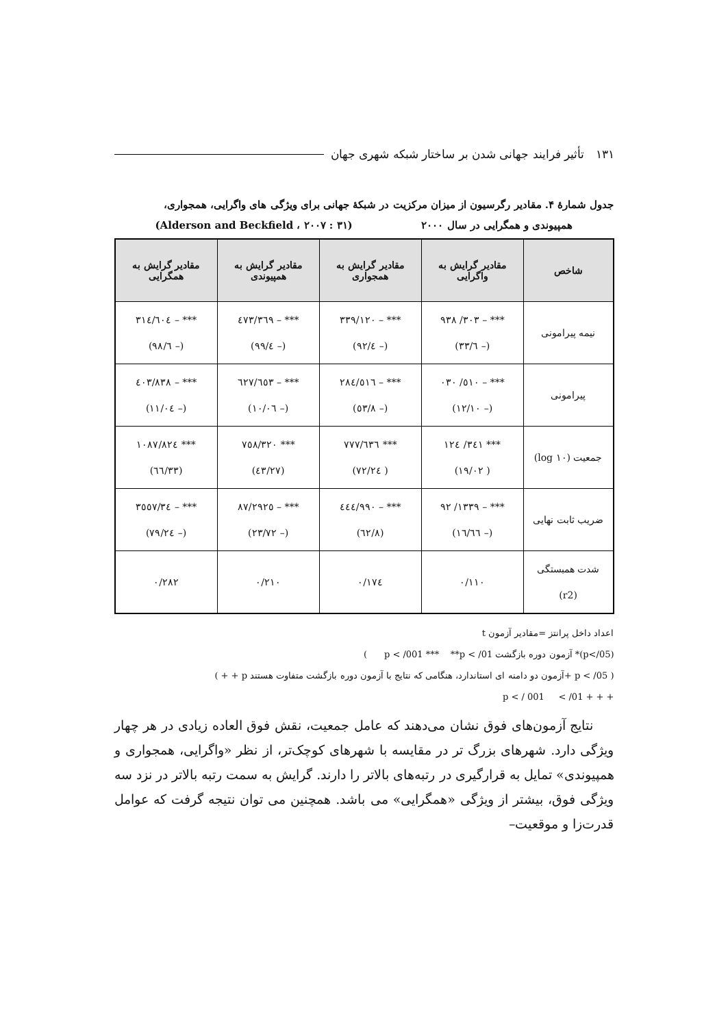۱۳۱ تأثیر فرایند جهانی شدن بر ساختار شبکه شهری جهان
جدول شمارهٔ ۴. مقادیر رگرسیون از میزان مرکزیت در شبکهٔ جهانی برای ویژگی های واگرایی، همجواری،
همپیوندی و همگرایی در سال ۲۰۰۰ (Alderson and Beckfield ، ۲۰۰۷ : ۳۱)
| شاخص | مقادیر گرایش به واگرایی | مقادیر گرایش به همجواری | مقادیر گرایش به همپیوندی | مقادیر گرایش به همگرایی |
| --- | --- | --- | --- | --- |
| نیمه پیرامونی | *** – ۳۰۳/ ۹۳۸ (– ٦/۳۳) | *** – ۳۳۹/۱۲۰ (– ٤/۹۲) | *** – ۳٦۹/٤۷۳ (– ٤/۹۹) | *** – ٦۰٤/۳۱٤ (– ٦/۹۸) |
| پیرامونی | *** – ٥۱۰/ ۰۳۰ (– ۱۲/۱۰) | *** – ٥۱٦/۲۸٤ (– ۸/٥۳) | *** – ٦٥۳/٦۲۷ (– ۱۰/۰٦) | *** – ۸۳۸/٤۰۳ (– ۱۱/۰٤) |
| جمعیت (log ۱۰) | *** ۳٤۱/ ۱۲٤ ( ۱۹/۰۲) | *** ٦۳٦/۷۷۷ ( ۲٤/۷۲) | *** ۷٥۸/۳۲۰ (۲۷/٤۳) | *** ۱۰۸۷/۸۲٤ (۳۳/٦٦) |
| ضریب ثابت نهایی | *** – ۱۳۳۹/ ۹۲ (– ۱٦/٦٦) | *** – ۹۹۰/٤٤٤ (۸/٦۲) | *** – ۲۹۲٥/۸۷ (– ۲۳/۷۲) | *** – ۳٥٥۷/۳٤ (– ۲٤/۷۹) |
| شدت همبستگی (r2) | ۰/۱۱۰ | ۰/۱۷٤ | ۰/۲۱۰ | ۰/۲۸۲ |
اعداد داخل پرانتز =مقادیر آزمون t
(p</05)* آزمون دوره بازگشت p < /001 *** **p < /01 )
( p < /05 +آزمون دو دامنه ای استاندارد، هنگامی که نتایج با آزمون دوره بازگشت متفاوت هستند p + + )
+ + + p < / 001 < /01
نتایج آزمون‌های فوق نشان می‌دهند که عامل جمعیت، نقش فوق العاده زیادی در هر چهار ویژگی دارد. شهرهای بزرگ تر در مقایسه با شهرهای کوچک‌تر، از نظر «واگرایی، همجواری و همپیوندی» تمایل به قرارگیری در رتبه‌های بالاتر را دارند. گرایش به سمت رتبه بالاتر در نزد سه ویژگی فوق، بیشتر از ویژگی «همگرایی» می باشد. همچنین می توان نتیجه گرفت که عوامل قدرت‌زا و موقعیت–